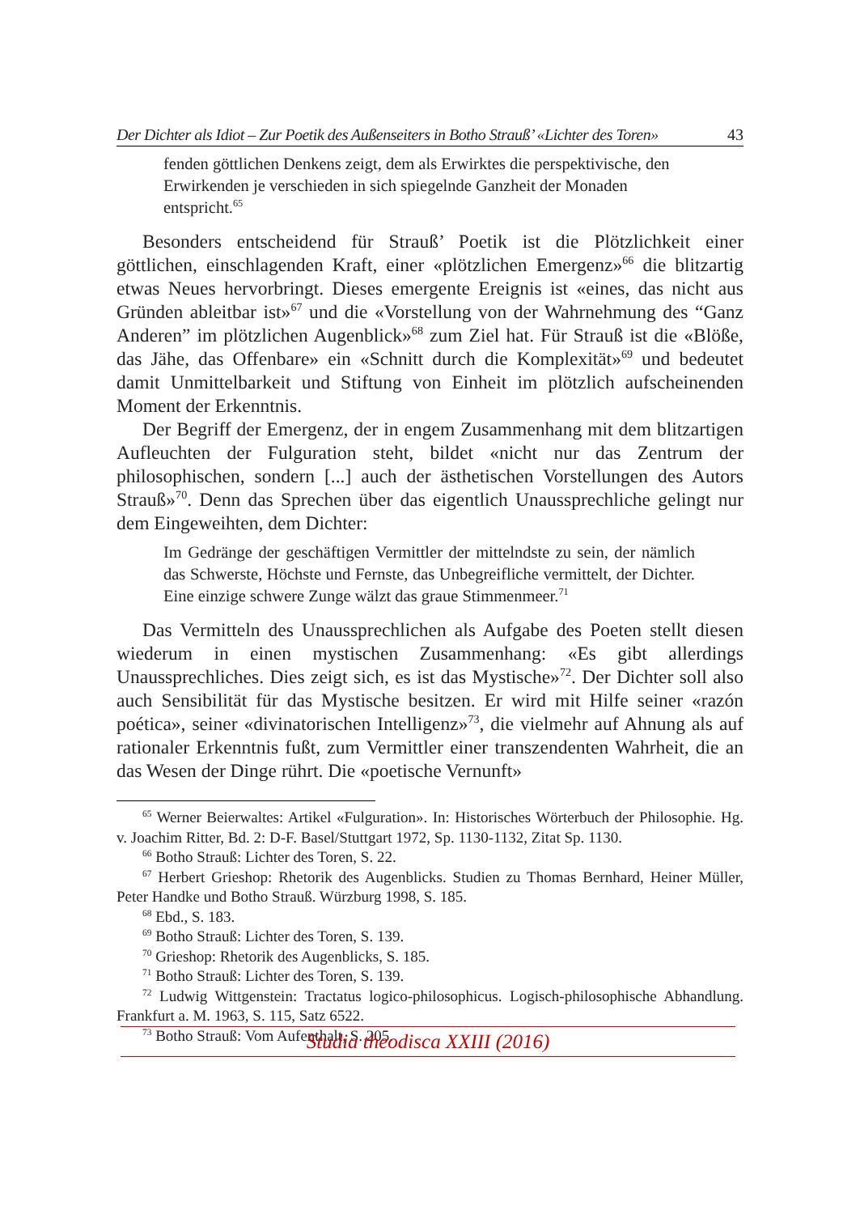Der Dichter als Idiot – Zur Poetik des Außenseiters in Botho Strauß’ «Lichter des Toren» 43
fenden göttlichen Denkens zeigt, dem als Erwirktes die perspektivische, den Erwirkenden je verschieden in sich spiegelnde Ganzheit der Monaden entspricht.<sup>65</sup>
Besonders entscheidend für Strauß’ Poetik ist die Plötzlichkeit einer göttlichen, einschlagenden Kraft, einer «plötzlichen Emergenz»<sup>66</sup> die blitzartig etwas Neues hervorbringt. Dieses emergente Ereignis ist «eines, das nicht aus Gründen ableitbar ist»<sup>67</sup> und die «Vorstellung von der Wahrnehmung des “Ganz Anderen” im plötzlichen Augenblick»<sup>68</sup> zum Ziel hat. Für Strauß ist die «Blöße, das Jähe, das Offenbare» ein «Schnitt durch die Komplexität»<sup>69</sup> und bedeutet damit Unmittelbarkeit und Stiftung von Einheit im plötzlich aufscheinenden Moment der Erkenntnis.
Der Begriff der Emergenz, der in engem Zusammenhang mit dem blitzartigen Aufleuchten der Fulguration steht, bildet «nicht nur das Zentrum der philosophischen, sondern [...] auch der ästhetischen Vorstellungen des Autors Strauß»<sup>70</sup>. Denn das Sprechen über das eigentlich Unaussprechliche gelingt nur dem Eingeweihten, dem Dichter:
Im Gedränge der geschäftigen Vermittler der mittelndste zu sein, der nämlich das Schwerste, Höchste und Fernste, das Unbegreifliche vermittelt, der Dichter. Eine einzige schwere Zunge wälzt das graue Stimmenmeer.<sup>71</sup>
Das Vermitteln des Unaussprechlichen als Aufgabe des Poeten stellt diesen wiederum in einen mystischen Zusammenhang: «Es gibt allerdings Unaussprechliches. Dies zeigt sich, es ist das Mystische»<sup>72</sup>. Der Dichter soll also auch Sensibilität für das Mystische besitzen. Er wird mit Hilfe seiner «razón poética», seiner «divinatorischen Intelligenz»<sup>73</sup>, die vielmehr auf Ahnung als auf rationaler Erkenntnis fußt, zum Vermittler einer transzendenten Wahrheit, die an das Wesen der Dinge rührt. Die «poetische Vernunft»
<sup>65</sup> Werner Beierwaltes: Artikel «Fulguration». In: Historisches Wörterbuch der Philosophie. Hg. v. Joachim Ritter, Bd. 2: D-F. Basel/Stuttgart 1972, Sp. 1130-1132, Zitat Sp. 1130.
<sup>66</sup> Botho Strauß: Lichter des Toren, S. 22.
<sup>67</sup> Herbert Grieshop: Rhetorik des Augenblicks. Studien zu Thomas Bernhard, Heiner Müller, Peter Handke und Botho Strauß. Würzburg 1998, S. 185.
<sup>68</sup> Ebd., S. 183.
<sup>69</sup> Botho Strauß: Lichter des Toren, S. 139.
<sup>70</sup> Grieshop: Rhetorik des Augenblicks, S. 185.
<sup>71</sup> Botho Strauß: Lichter des Toren, S. 139.
<sup>72</sup> Ludwig Wittgenstein: Tractatus logico-philosophicus. Logisch-philosophische Abhandlung. Frankfurt a. M. 1963, S. 115, Satz 6522.
<sup>73</sup> Botho Strauß: Vom Aufenthalt, S. 205.
Studia theodisca XXIII (2016)